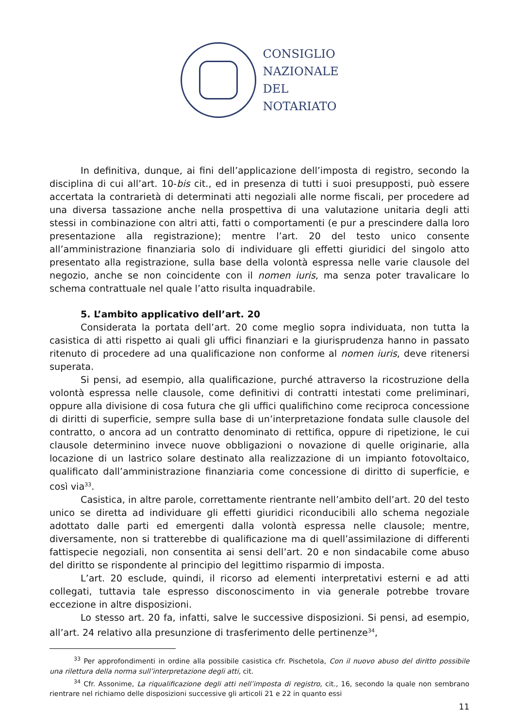CONSIGLIO
NAZIONALE
DEL
NOTARIATO
In definitiva, dunque, ai fini dell’applicazione dell’imposta di registro, secondo la disciplina di cui all’art. 10-bis cit., ed in presenza di tutti i suoi presupposti, può essere accertata la contrarietà di determinati atti negoziali alle norme fiscali, per procedere ad una diversa tassazione anche nella prospettiva di una valutazione unitaria degli atti stessi in combinazione con altri atti, fatti o comportamenti (e pur a prescindere dalla loro presentazione alla registrazione); mentre l’art. 20 del testo unico consente all’amministrazione finanziaria solo di individuare gli effetti giuridici del singolo atto presentato alla registrazione, sulla base della volontà espressa nelle varie clausole del negozio, anche se non coincidente con il nomen iuris, ma senza poter travalicare lo schema contrattuale nel quale l’atto risulta inquadrabile.
5. L’ambito applicativo dell’art. 20
Considerata la portata dell’art. 20 come meglio sopra individuata, non tutta la casistica di atti rispetto ai quali gli uffici finanziari e la giurisprudenza hanno in passato ritenuto di procedere ad una qualificazione non conforme al nomen iuris, deve ritenersi superata.
Si pensi, ad esempio, alla qualificazione, purché attraverso la ricostruzione della volontà espressa nelle clausole, come definitivi di contratti intestati come preliminari, oppure alla divisione di cosa futura che gli uffici qualifichino come reciproca concessione di diritti di superficie, sempre sulla base di un’interpretazione fondata sulle clausole del contratto, o ancora ad un contratto denominato di rettifica, oppure di ripetizione, le cui clausole determinino invece nuove obbligazioni o novazione di quelle originarie, alla locazione di un lastrico solare destinato alla realizzazione di un impianto fotovoltaico, qualificato dall’amministrazione finanziaria come concessione di diritto di superficie, e così via<sup>33</sup>.
Casistica, in altre parole, correttamente rientrante nell’ambito dell’art. 20 del testo unico se diretta ad individuare gli effetti giuridici riconducibili allo schema negoziale adottato dalle parti ed emergenti dalla volontà espressa nelle clausole; mentre, diversamente, non si tratterebbe di qualificazione ma di quell’assimilazione di differenti fattispecie negoziali, non consentita ai sensi dell’art. 20 e non sindacabile come abuso del diritto se rispondente al principio del legittimo risparmio di imposta.
L’art. 20 esclude, quindi, il ricorso ad elementi interpretativi esterni e ad atti collegati, tuttavia tale espresso disconoscimento in via generale potrebbe trovare eccezione in altre disposizioni.
Lo stesso art. 20 fa, infatti, salve le successive disposizioni. Si pensi, ad esempio, all’art. 24 relativo alla presunzione di trasferimento delle pertinenze<sup>34</sup>,
<sup>33</sup> Per approfondimenti in ordine alla possibile casistica cfr. Pischetola, Con il nuovo abuso del diritto possibile una rilettura della norma sull’interpretazione degli atti, cit.
<sup>34</sup> Cfr. Assonime, La riqualificazione degli atti nell’imposta di registro, cit., 16, secondo la quale non sembrano rientrare nel richiamo delle disposizioni successive gli articoli 21 e 22 in quanto essi
11